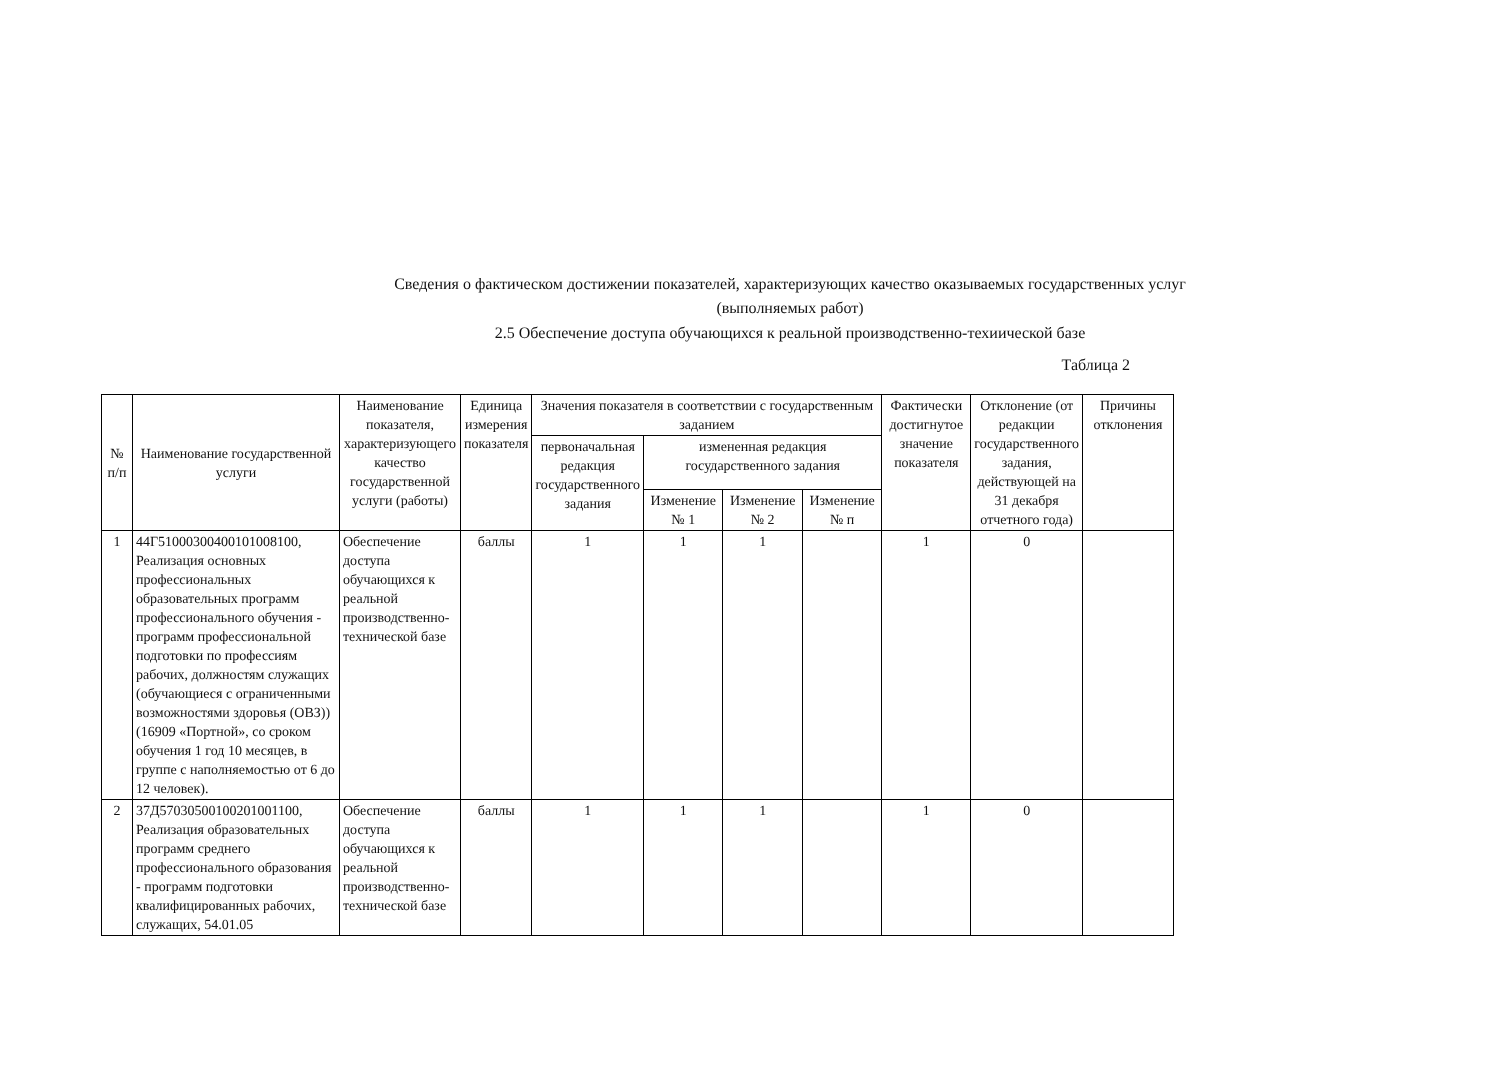Сведения о фактическом достижении показателей, характеризующих качество оказываемых государственных услуг
(выполняемых работ)
2.5 Обеспечение доступа обучающихся к реальной производственно-техиической базе
Таблица 2
| № п/п | Наименование государственной услуги | Наименование показателя, характеризующего качество государственной услуги (работы) | Единица измерения показателя | Значения показателя в соответствии с государственным заданием | | | | Фактически достигнутое значение показателя | Отклонение (от редакции государственного задания, действующей на 31 декабря отчетного года) | Причины отклонения |
| --- | --- | --- | --- | --- | --- | --- | --- | --- | --- | --- |
| | | | | первоначальная редакция государственного задания | измененная редакция государственного задания | | | | | |
| | | | | | Изменение № 1 | Изменение № 2 | Изменение № п | | | |
| 1 | 44Г51000300400101008100, Реализация основных профессиональных образовательных программ профессионального обучения - программ профессиональной подготовки по профессиям рабочих, должностям служащих (обучающиеся с ограниченными возможностями здоровья (ОВЗ)) (16909 «Портной», со сроком обучения 1 год 10 месяцев, в группе с наполняемостью от 6 до 12 человек). | Обеспечение доступа обучающихся к реальной производственно-технической базе | баллы | 1 | 1 | 1 | | 1 | 0 | |
| 2 | 37Д57030500100201001100, Реализация образовательных программ среднего профессионального образования - программ подготовки квалифицированных рабочих, служащих, 54.01.05 | Обеспечение доступа обучающихся к реальной производственно-технической базе | баллы | 1 | 1 | 1 | | 1 | 0 | |